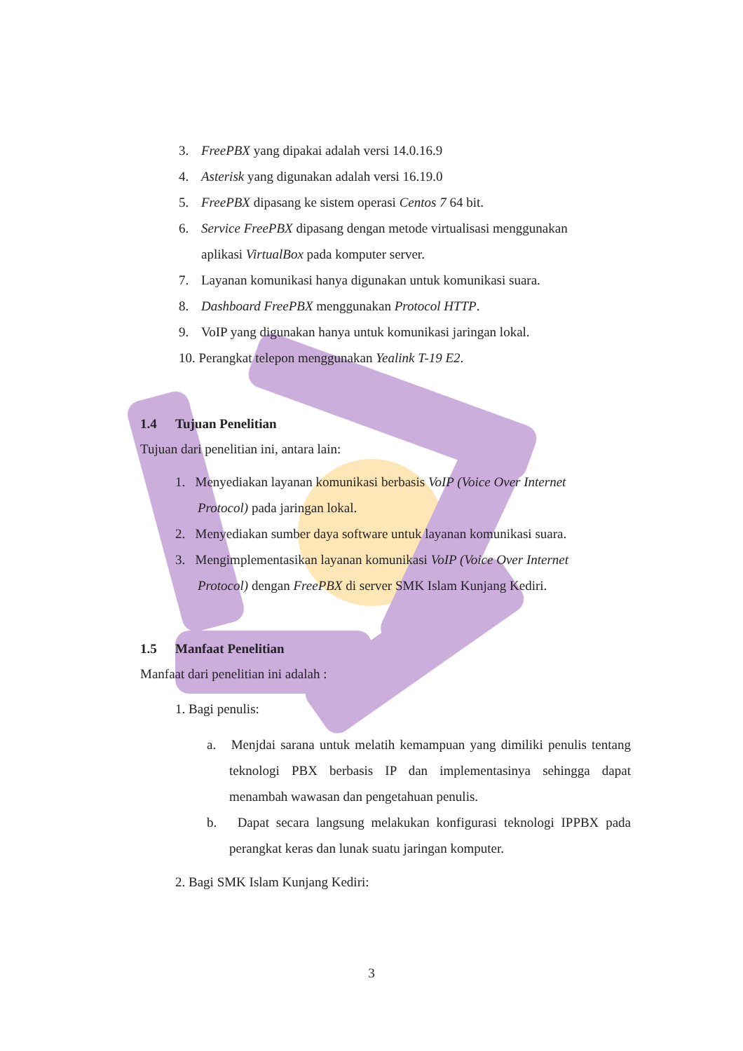3. FreePBX yang dipakai adalah versi 14.0.16.9
4. Asterisk yang digunakan adalah versi 16.19.0
5. FreePBX dipasang ke sistem operasi Centos 7 64 bit.
6. Service FreePBX dipasang dengan metode virtualisasi menggunakan
aplikasi VirtualBox pada komputer server.
7. Layanan komunikasi hanya digunakan untuk komunikasi suara.
8. Dashboard FreePBX menggunakan Protocol HTTP.
9. VoIP yang digunakan hanya untuk komunikasi jaringan lokal.
10. Perangkat telepon menggunakan Yealink T-19 E2.
1.4 Tujuan Penelitian
Tujuan dari penelitian ini, antara lain:
1. Menyediakan layanan komunikasi berbasis VoIP (Voice Over Internet Protocol) pada jaringan lokal.
2. Menyediakan sumber daya software untuk layanan komunikasi suara.
3. Mengimplementasikan layanan komunikasi VoIP (Voice Over Internet Protocol) dengan FreePBX di server SMK Islam Kunjang Kediri.
1.5 Manfaat Penelitian
Manfaat dari penelitian ini adalah :
1. Bagi penulis:
a. Menjdai sarana untuk melatih kemampuan yang dimiliki penulis tentang teknologi PBX berbasis IP dan implementasinya sehingga dapat menambah wawasan dan pengetahuan penulis.
b. Dapat secara langsung melakukan konfigurasi teknologi IPPBX pada perangkat keras dan lunak suatu jaringan komputer.
2. Bagi SMK Islam Kunjang Kediri:
3